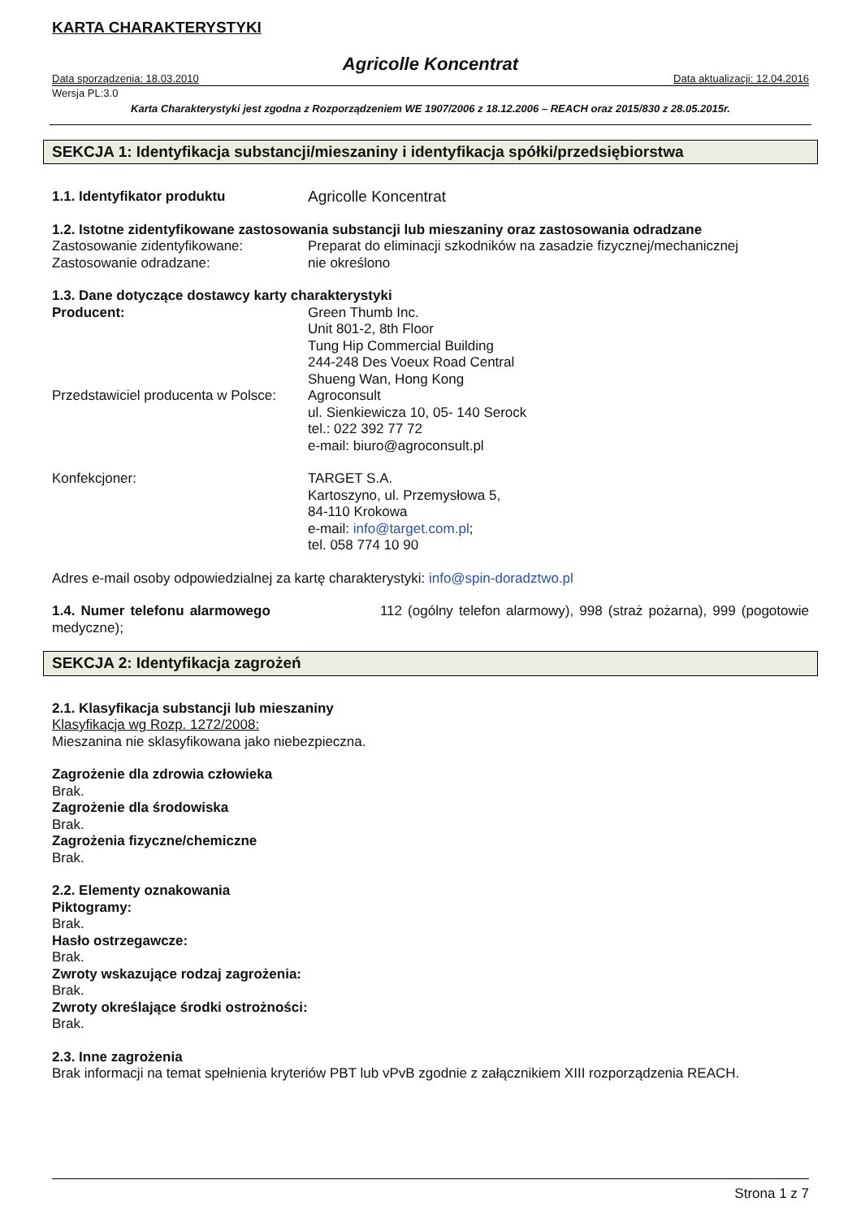KARTA CHARAKTERYSTYKI
Agricolle Koncentrat
Data sporządzenia: 18.03.2010 Data aktualizacji: 12.04.2016
Wersja PL:3.0
Karta Charakterystyki jest zgodna z Rozporządzeniem WE 1907/2006 z 18.12.2006 – REACH oraz 2015/830 z 28.05.2015r.
SEKCJA 1: Identyfikacja substancji/mieszaniny i identyfikacja spółki/przedsiębiorstwa
1.1. Identyfikator produktu Agricolle Koncentrat
1.2. Istotne zidentyfikowane zastosowania substancji lub mieszaniny oraz zastosowania odradzane
Zastosowanie zidentyfikowane: Preparat do eliminacji szkodników na zasadzie fizycznej/mechanicznej
Zastosowanie odradzane: nie określono
1.3. Dane dotyczące dostawcy karty charakterystyki
Producent: Green Thumb Inc.
Unit 801-2, 8th Floor
Tung Hip Commercial Building
244-248 Des Voeux Road Central
Shueng Wan, Hong Kong
Przedstawiciel producenta w Polsce:
Agroconsult
ul. Sienkiewicza 10, 05- 140 Serock
tel.: 022 392 77 72
e-mail: biuro@agroconsult.pl
Konfekcjoner: TARGET S.A.
Kartoszyno, ul. Przemysłowa 5,
84-110 Krokowa
e-mail: info@target.com.pl;
tel. 058 774 10 90
Adres e-mail osoby odpowiedzialnej za kartę charakterystyki: info@spin-doradztwo.pl
1.4. Numer telefonu alarmowego 112 (ogólny telefon alarmowy), 998 (straż pożarna), 999 (pogotowie medyczne);
SEKCJA 2: Identyfikacja zagrożeń
2.1. Klasyfikacja substancji lub mieszaniny
Klasyfikacja wg Rozp. 1272/2008:
Mieszanina nie sklasyfikowana jako niebezpieczna.
Zagrożenie dla zdrowia człowieka
Brak.
Zagrożenie dla środowiska
Brak.
Zagrożenia fizyczne/chemiczne
Brak.
2.2. Elementy oznakowania
Piktogramy:
Brak.
Hasło ostrzegawcze:
Brak.
Zwroty wskazujące rodzaj zagrożenia:
Brak.
Zwroty określające środki ostrożności:
Brak.
2.3. Inne zagrożenia
Brak informacji na temat spełnienia kryteriów PBT lub vPvB zgodnie z załącznikiem XIII rozporządzenia REACH.
Strona 1 z 7